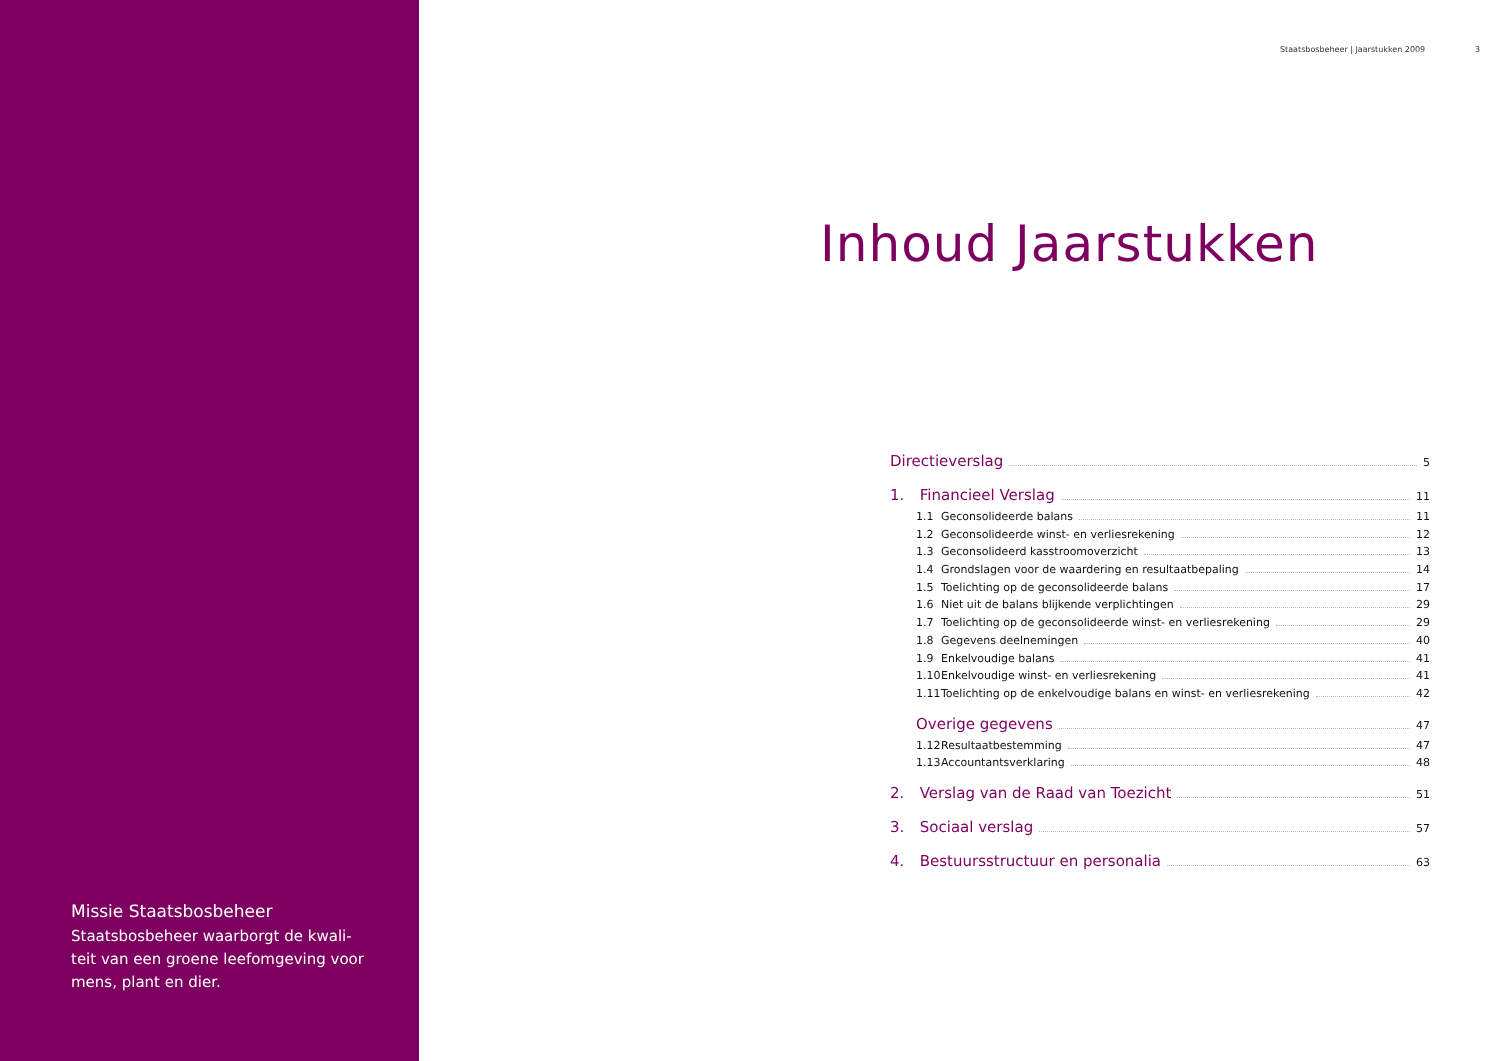Missie Staatsbosbeheer
Staatsbosbeheer waarborgt de kwali-teit van een groene leefomgeving voor mens, plant en dier.
Staatsbosbeheer | Jaarstukken 2009 3
Inhoud Jaarstukken
Directieverslag 5
1. Financieel Verslag 11
1.1 Geconsolideerde balans 11
1.2 Geconsolideerde winst- en verliesrekening 12
1.3 Geconsolideerd kasstroomoverzicht 13
1.4 Grondslagen voor de waardering en resultaatbepaling 14
1.5 Toelichting op de geconsolideerde balans 17
1.6 Niet uit de balans blijkende verplichtingen 29
1.7 Toelichting op de geconsolideerde winst- en verliesrekening 29
1.8 Gegevens deelnemingen 40
1.9 Enkelvoudige balans 41
1.10 Enkelvoudige winst- en verliesrekening 41
1.11 Toelichting op de enkelvoudige balans en winst- en verliesrekening 42
Overige gegevens 47
1.12 Resultaatbestemming 47
1.13 Accountantsverklaring 48
2. Verslag van de Raad van Toezicht 51
3. Sociaal verslag 57
4. Bestuursstructuur en personalia 63